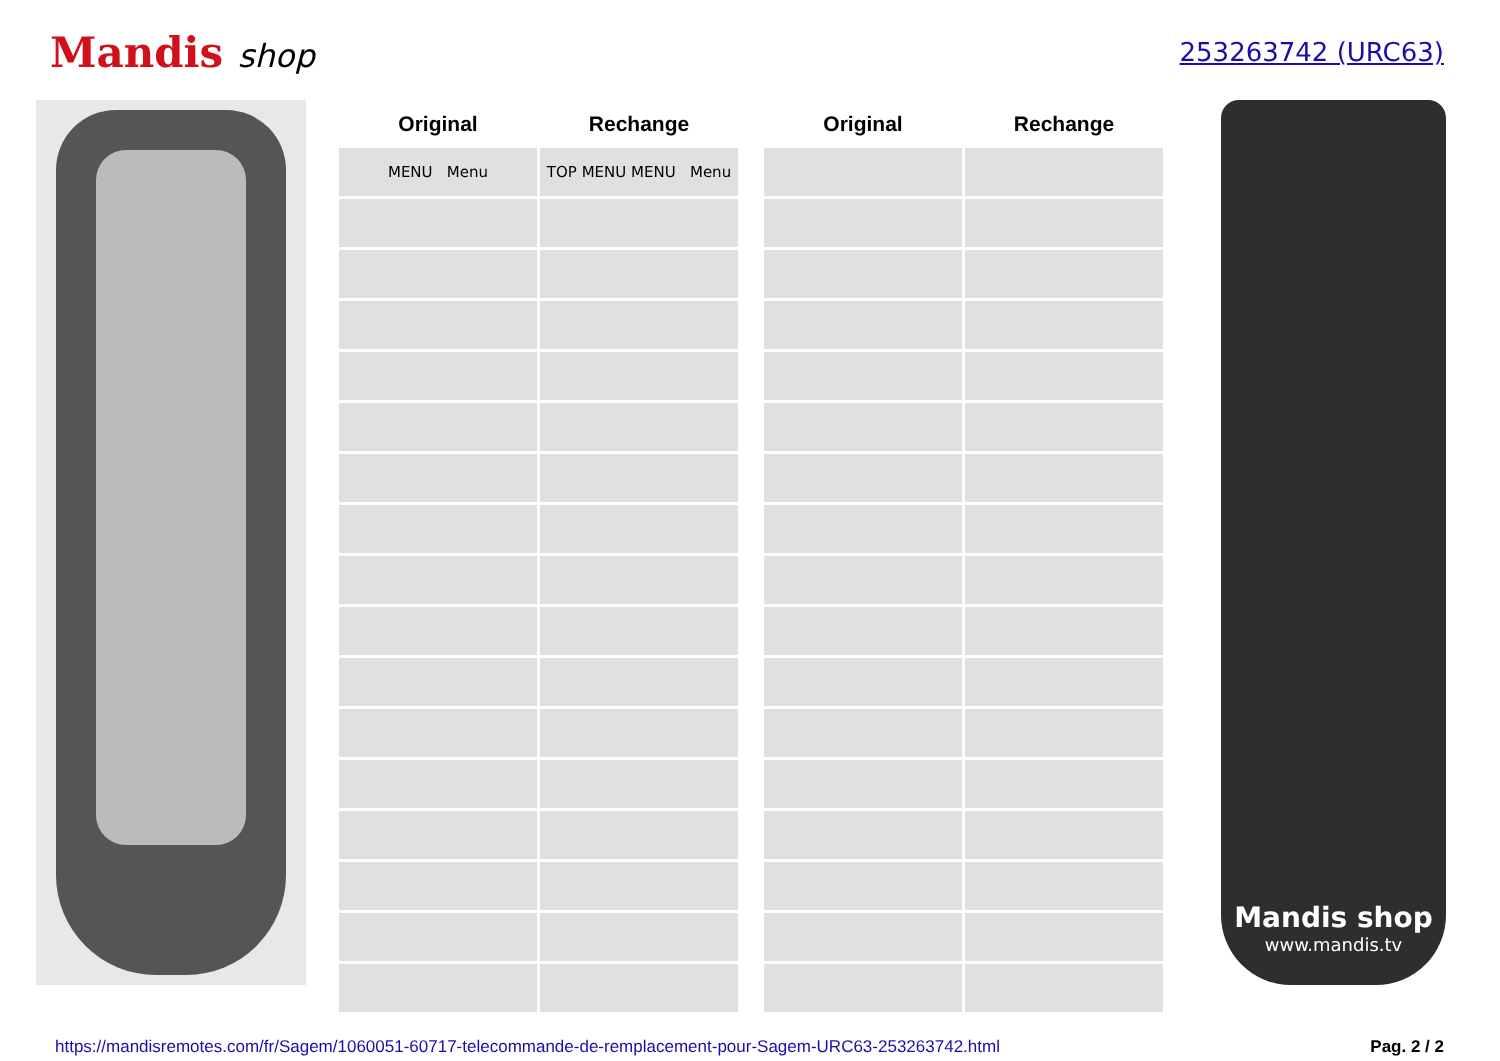Mandis shop
253263742 (URC63)
| Original | Rechange |
| --- | --- |
| MENU Menu | TOP MENU MENU Menu |
| Original | Rechange |
| --- | --- |
Mandis shop
www.mandis.tv
https://mandisremotes.com/fr/Sagem/1060051-60717-telecommande-de-remplacement-pour-Sagem-URC63-253263742.html Pag. 2 / 2